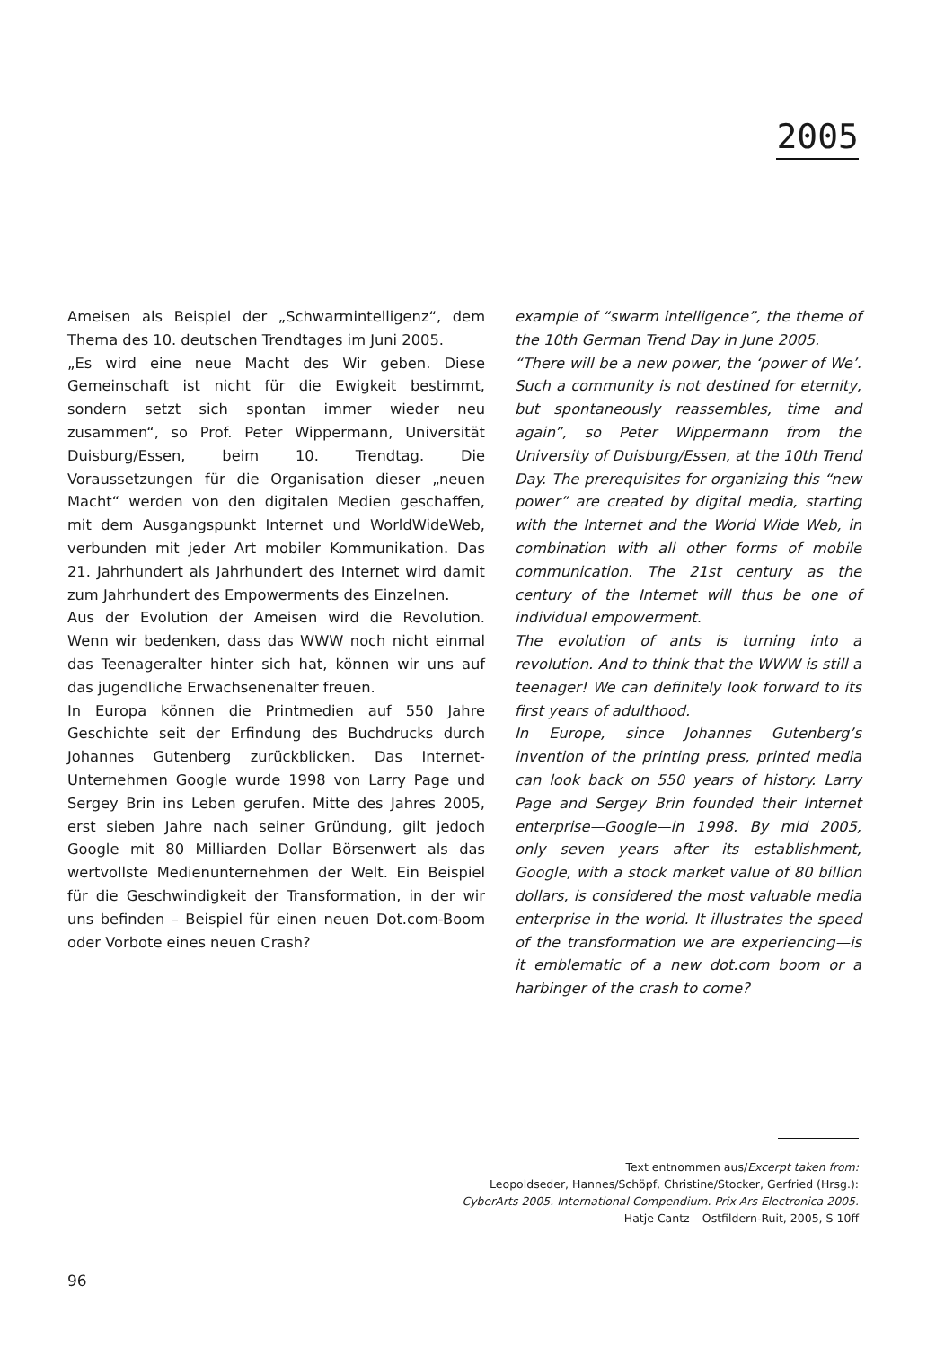2005
Ameisen als Beispiel der „Schwarmintelligenz“, dem Thema des 10. deutschen Trendtages im Juni 2005.
„Es wird eine neue Macht des Wir geben. Diese Gemeinschaft ist nicht für die Ewigkeit bestimmt, sondern setzt sich spontan immer wieder neu zusammen“, so Prof. Peter Wippermann, Universität Duisburg/Essen, beim 10. Trendtag. Die Voraussetzungen für die Organisation dieser „neuen Macht“ werden von den digitalen Medien geschaffen, mit dem Ausgangspunkt Internet und WorldWideWeb, verbunden mit jeder Art mobiler Kommunikation. Das 21. Jahrhundert als Jahrhundert des Internet wird damit zum Jahrhundert des Empowerments des Einzelnen.
Aus der Evolution der Ameisen wird die Revolution. Wenn wir bedenken, dass das WWW noch nicht einmal das Teenageralter hinter sich hat, können wir uns auf das jugendliche Erwachsenenalter freuen.
In Europa können die Printmedien auf 550 Jahre Geschichte seit der Erfindung des Buchdrucks durch Johannes Gutenberg zurückblicken. Das Internet-Unternehmen Google wurde 1998 von Larry Page und Sergey Brin ins Leben gerufen. Mitte des Jahres 2005, erst sieben Jahre nach seiner Gründung, gilt jedoch Google mit 80 Milliarden Dollar Börsenwert als das wertvollste Medienunternehmen der Welt. Ein Beispiel für die Geschwindigkeit der Transformation, in der wir uns befinden – Beispiel für einen neuen Dot.com-Boom oder Vorbote eines neuen Crash?
example of “swarm intelligence”, the theme of the 10th German Trend Day in June 2005.
“There will be a new power, the ‘power of We’. Such a community is not destined for eternity, but spontaneously reassembles, time and again”, so Peter Wippermann from the University of Duisburg/Essen, at the 10th Trend Day. The prerequisites for organizing this “new power” are created by digital media, starting with the Internet and the World Wide Web, in combination with all other forms of mobile communication. The 21st century as the century of the Internet will thus be one of individual empowerment.
The evolution of ants is turning into a revolution. And to think that the WWW is still a teenager! We can definitely look forward to its first years of adulthood.
In Europe, since Johannes Gutenberg’s invention of the printing press, printed media can look back on 550 years of history. Larry Page and Sergey Brin founded their Internet enterprise—Google—in 1998. By mid 2005, only seven years after its establishment, Google, with a stock market value of 80 billion dollars, is considered the most valuable media enterprise in the world. It illustrates the speed of the transformation we are experiencing—is it emblematic of a new dot.com boom or a harbinger of the crash to come?
Text entnommen aus/Excerpt taken from:
Leopoldseder, Hannes/Schöpf, Christine/Stocker, Gerfried (Hrsg.):
CyberArts 2005. International Compendium. Prix Ars Electronica 2005.
Hatje Cantz – Ostfildern-Ruit, 2005, S 10ff
96